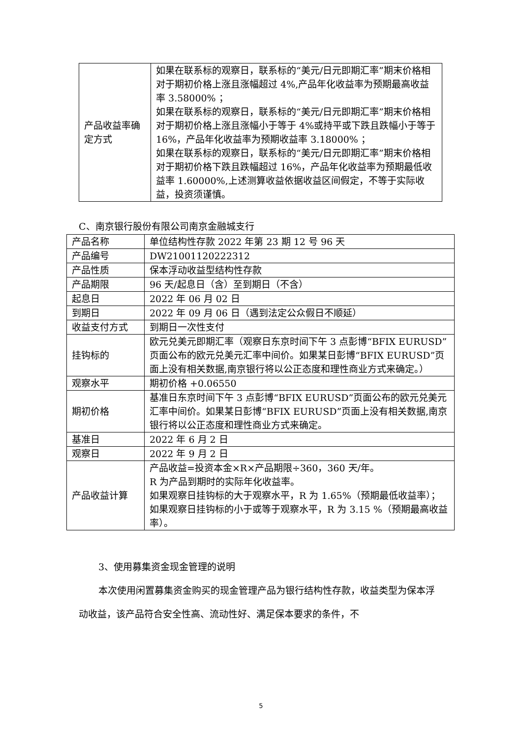| 产品收益率确定方式 | 如果在联系标的观察日，联系标的“美元/日元即期汇率”期末价格相对于期初价格上涨且涨幅超过 4%,产品年化收益率为预期最高收益率 3.58000% ； 如果在联系标的观察日，联系标的“美元/日元即期汇率”期末价格相对于期初价格上涨且涨幅小于等于 4%或持平或下跌且跌幅小于等于 16%，产品年化收益率为预期收益率 3.18000% ； 如果在联系标的观察日，联系标的“美元/日元即期汇率”期末价格相对于期初价格下跌且跌幅超过 16%，产品年化收益率为预期最低收益率 1.60000%,上述测算收益依据收益区间假定，不等于实际收益，投资须谨慎。 |
C、南京银行股份有限公司南京金融城支行
| 产品名称 | 单位结构性存款 2022 年第 23 期 12 号 96 天 |
| 产品编号 | DW21001120222312 |
| 产品性质 | 保本浮动收益型结构性存款 |
| 产品期限 | 96 天/起息日（含）至到期日（不含） |
| 起息日 | 2022 年 06 月 02 日 |
| 到期日 | 2022 年 09 月 06 日（遇到法定公众假日不顺延） |
| 收益支付方式 | 到期日一次性支付 |
| 挂钩标的 | 欧元兑美元即期汇率（观察日东京时间下午 3 点彭博“BFIX EURUSD”页面公布的欧元兑美元汇率中间价。如果某日彭博“BFIX EURUSD”页面上没有相关数据,南京银行将以公正态度和理性商业方式来确定。） |
| 观察水平 | 期初价格 +0.06550 |
| 期初价格 | 基准日东京时间下午 3 点彭博“BFIX EURUSD”页面公布的欧元兑美元汇率中间价。如果某日彭博“BFIX EURUSD”页面上没有相关数据,南京银行将以公正态度和理性商业方式来确定。 |
| 基准日 | 2022 年 6 月 2 日 |
| 观察日 | 2022 年 9 月 2 日 |
| 产品收益计算 | 产品收益=投资本金×R×产品期限÷360，360 天/年。 R 为产品到期时的实际年化收益率。 如果观察日挂钩标的大于观察水平，R 为 1.65%（预期最低收益率）； 如果观察日挂钩标的小于或等于观察水平，R 为 3.15 %（预期最高收益率）。 |
3、使用募集资金现金管理的说明
本次使用闲置募集资金购买的现金管理产品为银行结构性存款，收益类型为保本浮动收益，该产品符合安全性高、流动性好、满足保本要求的条件，不
5